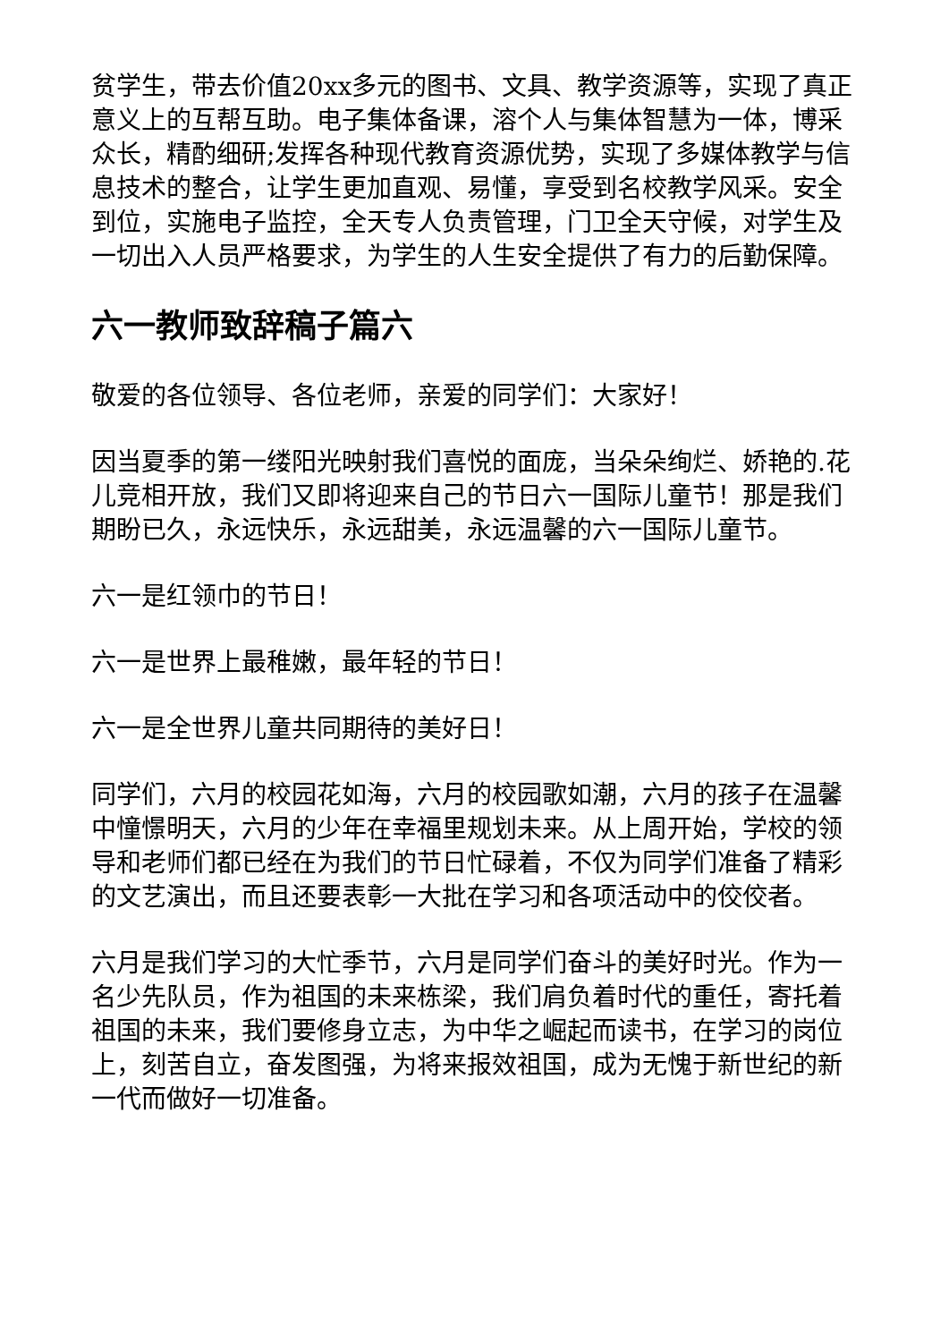贫学生，带去价值20xx多元的图书、文具、教学资源等，实现了真正意义上的互帮互助。电子集体备课，溶个人与集体智慧为一体，博采众长，精酌细研;发挥各种现代教育资源优势，实现了多媒体教学与信息技术的整合，让学生更加直观、易懂，享受到名校教学风采。安全到位，实施电子监控，全天专人负责管理，门卫全天守候，对学生及一切出入人员严格要求，为学生的人生安全提供了有力的后勤保障。
六一教师致辞稿子篇六
敬爱的各位领导、各位老师，亲爱的同学们：大家好！
因当夏季的第一缕阳光映射我们喜悦的面庞，当朵朵绚烂、娇艳的.花儿竞相开放，我们又即将迎来自己的节日六一国际儿童节！那是我们期盼已久，永远快乐，永远甜美，永远温馨的六一国际儿童节。
六一是红领巾的节日！
六一是世界上最稚嫩，最年轻的节日！
六一是全世界儿童共同期待的美好日！
同学们，六月的校园花如海，六月的校园歌如潮，六月的孩子在温馨中憧憬明天，六月的少年在幸福里规划未来。从上周开始，学校的领导和老师们都已经在为我们的节日忙碌着，不仅为同学们准备了精彩的文艺演出，而且还要表彰一大批在学习和各项活动中的佼佼者。
六月是我们学习的大忙季节，六月是同学们奋斗的美好时光。作为一名少先队员，作为祖国的未来栋梁，我们肩负着时代的重任，寄托着祖国的未来，我们要修身立志，为中华之崛起而读书，在学习的岗位上，刻苦自立，奋发图强，为将来报效祖国，成为无愧于新世纪的新一代而做好一切准备。